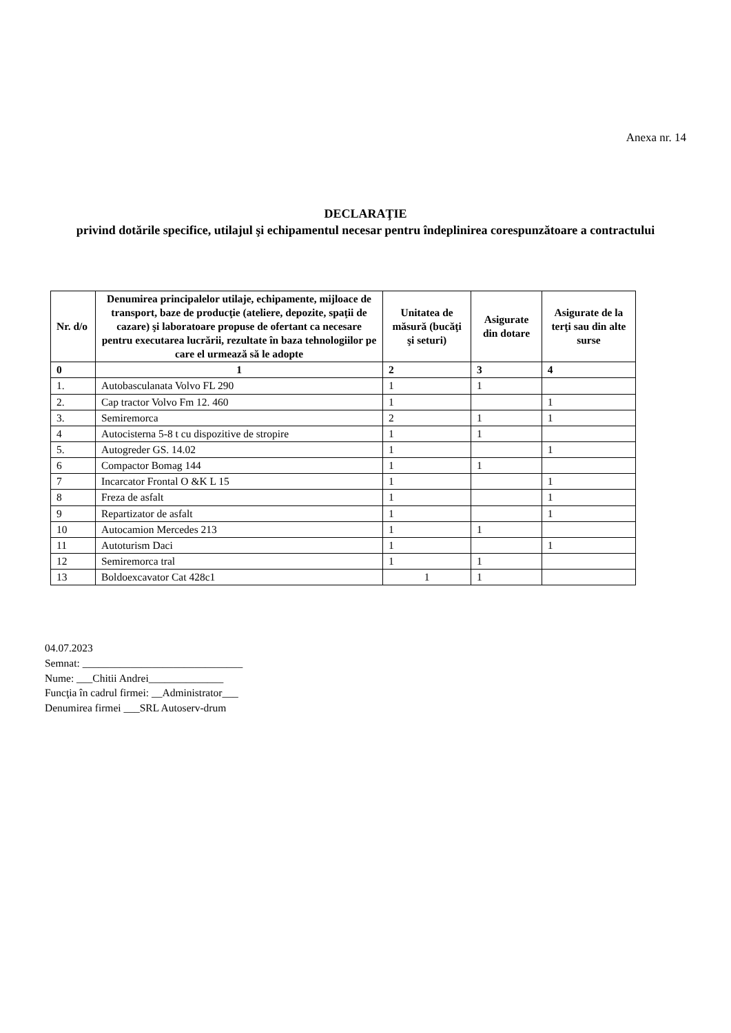Anexa nr. 14
DECLARAŢIE
privind dotările specifice, utilajul şi echipamentul necesar pentru îndeplinirea corespunzătoare a contractului
| Nr. d/o | Denumirea principalelor utilaje, echipamente, mijloace de transport, baze de producţie (ateliere, depozite, spaţii de cazare) şi laboratoare propuse de ofertant ca necesare pentru executarea lucrării, rezultate în baza tehnologiilor pe care el urmează să le adopte | Unitatea de măsură (bucăţi şi seturi) | Asigurate din dotare | Asigurate de la terţi sau din alte surse |
| --- | --- | --- | --- | --- |
| 0 | 1 | 2 | 3 | 4 |
| 1. | Autobasculanata Volvo FL 290 | 1 | 1 | |
| 2. | Cap tractor Volvo Fm 12. 460 | 1 | | 1 |
| 3. | Semiremorca | 2 | 1 | 1 |
| 4 | Autocisterna 5-8 t cu dispozitive de stropire | 1 | 1 | |
| 5. | Autogreder GS. 14.02 | 1 | | 1 |
| 6 | Compactor Bomag 144 | 1 | 1 | |
| 7 | Incarcator Frontal O &K L 15 | 1 | | 1 |
| 8 | Freza de asfalt | 1 | | 1 |
| 9 | Repartizator de asfalt | 1 | | 1 |
| 10 | Autocamion Mercedes 213 | 1 | 1 | |
| 11 | Autoturism Daci | 1 | | 1 |
| 12 | Semiremorca tral | 1 | 1 | |
| 13 | Boldoexcavator Cat 428c1 | 1 | 1 | |
04.07.2023
Semnat: ______________________________
Nume: ___Chitii Andrei______________
Funcţia în cadrul firmei: __Administrator___
Denumirea firmei ___SRL Autoserv-drum